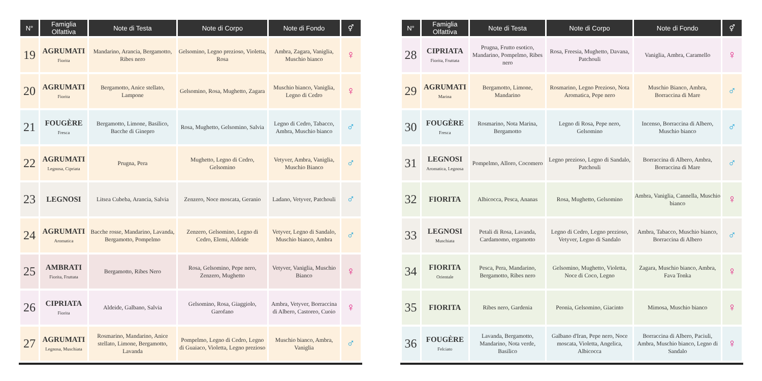| N° | Famiglia Olfattiva | Note di Testa | Note di Corpo | Note di Fondo | ⚥ |
| --- | --- | --- | --- | --- | --- |
| 19 | AGRUMATI Fiorita | Mandarino, Arancia, Bergamotto, Ribes nero | Gelsomino, Legno prezioso, Violetta, Rosa | Ambra, Zagara, Vaniglia, Muschio bianco | ♀ |
| 20 | AGRUMATI Fiorita | Bergamotto, Anice stellato, Lampone | Gelsomino, Rosa, Mughetto, Zagara | Muschio bianco, Vaniglia, Legno di Cedro | ♀ |
| 21 | FOUGÈRE Fresca | Bergamotto, Limone, Basilico, Bacche di Ginepro | Rosa, Mughetto, Gelsomino, Salvia | Legno di Cedro, Tabacco, Ambra, Muschio bianco | ♂ |
| 22 | AGRUMATI Legnosa, Cipriata | Prugna, Pera | Mughetto, Legno di Cedro, Gelsomino | Vetyver, Ambra, Vaniglia, Muschio Bianco | ♂ |
| 23 | LEGNOSI | Litsea Cubeba, Arancia, Salvia | Zenzero, Noce moscata, Geranio | Ladano, Vetyver, Patchouli | ♂ |
| 24 | AGRUMATI Aromatica | Bacche rosse, Mandarino, Lavanda, Bergamotto, Pompelmo | Zenzero, Gelsomino, Legno di Cedro, Elemi, Aldeide | Vetyver, Legno di Sandalo, Muschio bianco, Ambra | ♂ |
| 25 | AMBRATI Fiorita, Fruttata | Bergamotto, Ribes Nero | Rosa, Gelsomino, Pepe nero, Zenzero, Mughetto | Vetyver, Vaniglia, Muschio Bianco | ♀ |
| 26 | CIPRIATA Fiorita | Aldeide, Galbano, Salvia | Gelsomino, Rosa, Giaggiolo, Garofano | Ambra, Vetyver, Borraccina di Albero, Castoreo, Cuoio | ♀ |
| 27 | AGRUMATI Legnosa, Muschiata | Rosmarino, Mandarino, Anice stellato, Limone, Bergamotto, Lavanda | Pompelmo, Legno di Cedro, Legno di Guaiaco, Violetta, Legno prezioso | Muschio bianco, Ambra, Vaniglia | ♂ |
| N° | Famiglia Olfattiva | Note di Testa | Note di Corpo | Note di Fondo | ⚥ |
| --- | --- | --- | --- | --- | --- |
| 28 | CIPRIATA Fiorita, Fruttata | Prugna, Frutto esotico, Mandarino, Pompelmo, Ribes nero | Rosa, Freesia, Mughetto, Davana, Patchouli | Vaniglia, Ambra, Caramello | ♀ |
| 29 | AGRUMATI Marina | Bergamotto, Limone, Mandarino | Rosmarino, Legno Prezioso, Nota Aromatica, Pepe nero | Muschio Bianco, Ambra, Borraccina di Mare | ♂ |
| 30 | FOUGÈRE Fresca | Rosmarino, Nota Marina, Bergamotto | Legno di Rosa, Pepe nero, Gelsomino | Incenso, Borraccina di Albero, Muschio bianco | ♂ |
| 31 | LEGNOSI Aromatica, Legnosa | Pompelmo, Alloro, Cocomero | Legno prezioso, Legno di Sandalo, Patchouli | Borraccina di Albero, Ambra, Borraccina di Mare | ♂ |
| 32 | FIORITA | Albicocca, Pesca, Ananas | Rosa, Mughetto, Gelsomino | Ambra, Vaniglia, Cannella, Muschio bianco | ♀ |
| 33 | LEGNOSI Muschiata | Petali di Rosa, Lavanda, Cardamomo, ergamotto | Legno di Cedro, Legno prezioso, Vetyver, Legno di Sandalo | Ambra, Tabacco, Muschio bianco, Borraccina di Albero | ♂ |
| 34 | FIORITA Orientale | Pesca, Pera, Mandarino, Bergamotto, Ribes nero | Gelsomino, Mughetto, Violetta, Noce di Coco, Legno | Zagara, Muschio bianco, Ambra, Fava Tonka | ♀ |
| 35 | FIORITA | Ribes nero, Gardenia | Peonia, Gelsomino, Giacinto | Mimosa, Muschio bianco | ♀ |
| 36 | FOUGÈRE Felciato | Lavanda, Bergamotto, Mandarino, Nota verde, Basilico | Galbano d'Iran, Pepe nero, Noce moscata, Violetta, Angelica, Albicocca | Borraccina di Albero, Paciuli, Ambra, Muschio bianco, Legno di Sandalo | ♀ |